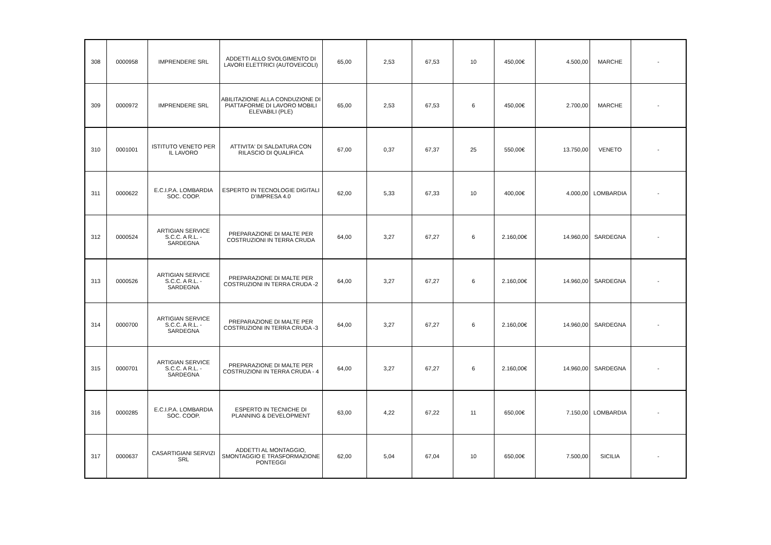| 308 | 0000958 | IMPRENDERE SRL | ADDETTI ALLO SVOLGIMENTO DI LAVORI ELETTRICI (AUTOVEICOLI) | 65,00 | 2,53 | 67,53 | 10 | 450,00€ | 4.500,00 | MARCHE | - |
| 309 | 0000972 | IMPRENDERE SRL | ABILITAZIONE ALLA CONDUZIONE DI PIATTAFORME DI LAVORO MOBILI ELEVABILI (PLE) | 65,00 | 2,53 | 67,53 | 6 | 450,00€ | 2.700,00 | MARCHE | - |
| 310 | 0001001 | ISTITUTO VENETO PER IL LAVORO | ATTIVITA' DI SALDATURA CON RILASCIO DI QUALIFICA | 67,00 | 0,37 | 67,37 | 25 | 550,00€ | 13.750,00 | VENETO | - |
| 311 | 0000622 | E.C.I.P.A. LOMBARDIA SOC. COOP. | ESPERTO IN TECNOLOGIE DIGITALI D'IMPRESA 4.0 | 62,00 | 5,33 | 67,33 | 10 | 400,00€ | 4.000,00 | LOMBARDIA | - |
| 312 | 0000524 | ARTIGIAN SERVICE S.C.C. A R.L. - SARDEGNA | PREPARAZIONE DI MALTE PER COSTRUZIONI IN TERRA CRUDA | 64,00 | 3,27 | 67,27 | 6 | 2.160,00€ | 14.960,00 | SARDEGNA | - |
| 313 | 0000526 | ARTIGIAN SERVICE S.C.C. A R.L. - SARDEGNA | PREPARAZIONE DI MALTE PER COSTRUZIONI IN TERRA CRUDA -2 | 64,00 | 3,27 | 67,27 | 6 | 2.160,00€ | 14.960,00 | SARDEGNA | - |
| 314 | 0000700 | ARTIGIAN SERVICE S.C.C. A R.L. - SARDEGNA | PREPARAZIONE DI MALTE PER COSTRUZIONI IN TERRA CRUDA -3 | 64,00 | 3,27 | 67,27 | 6 | 2.160,00€ | 14.960,00 | SARDEGNA | - |
| 315 | 0000701 | ARTIGIAN SERVICE S.C.C. A R.L. - SARDEGNA | PREPARAZIONE DI MALTE PER COSTRUZIONI IN TERRA CRUDA - 4 | 64,00 | 3,27 | 67,27 | 6 | 2.160,00€ | 14.960,00 | SARDEGNA | - |
| 316 | 0000285 | E.C.I.P.A. LOMBARDIA SOC. COOP. | ESPERTO IN TECNICHE DI PLANNING & DEVELOPMENT | 63,00 | 4,22 | 67,22 | 11 | 650,00€ | 7.150,00 | LOMBARDIA | - |
| 317 | 0000637 | CASARTIGIANI SERVIZI SRL | ADDETTI AL MONTAGGIO, SMONTAGGIO E TRASFORMAZIONE PONTEGGI | 62,00 | 5,04 | 67,04 | 10 | 650,00€ | 7.500,00 | SICILIA | - |